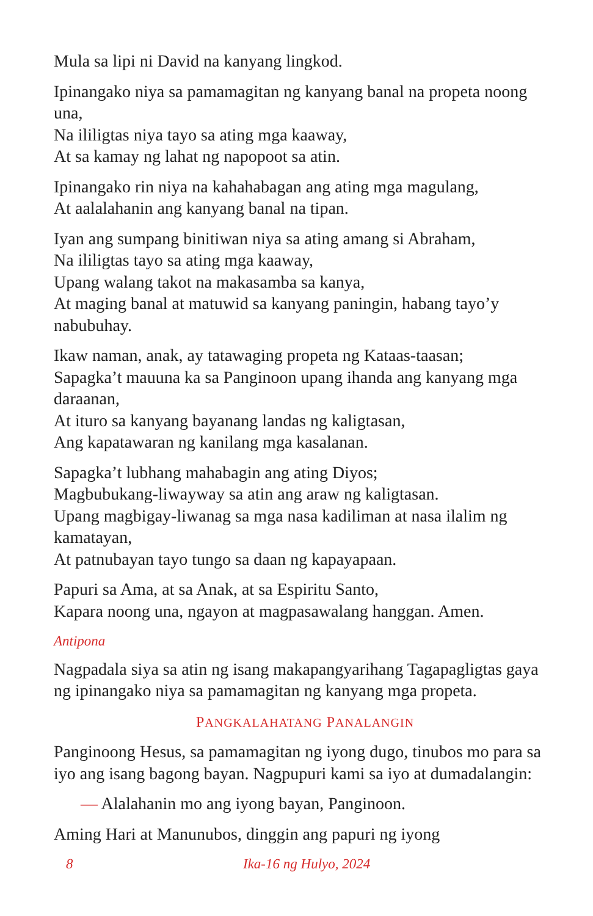Mula sa lipi ni David na kanyang lingkod.
Ipinangako niya sa pamamagitan ng kanyang banal na propeta noong una,
Na ililigtas niya tayo sa ating mga kaaway,
At sa kamay ng lahat ng napopoot sa atin.
Ipinangako rin niya na kahahabagan ang ating mga magulang,
At aalalahanin ang kanyang banal na tipan.
Iyan ang sumpang binitiwan niya sa ating amang si Abraham,
Na ililigtas tayo sa ating mga kaaway,
Upang walang takot na makasamba sa kanya,
At maging banal at matuwid sa kanyang paningin, habang tayo’y nabubuhay.
Ikaw naman, anak, ay tatawaging propeta ng Kataas-taasan;
Sapagka’t mauuna ka sa Panginoon upang ihanda ang kanyang mga daraanan,
At ituro sa kanyang bayanang landas ng kaligtasan,
Ang kapatawaran ng kanilang mga kasalanan.
Sapagka’t lubhang mahabagin ang ating Diyos;
Magbubukang-liwayway sa atin ang araw ng kaligtasan.
Upang magbigay-liwanag sa mga nasa kadiliman at nasa ilalim ng kamatayan,
At patnubayan tayo tungo sa daan ng kapayapaan.
Papuri sa Ama, at sa Anak, at sa Espiritu Santo,
Kapara noong una, ngayon at magpasawalang hanggan. Amen.
Antipona
Nagpadala siya sa atin ng isang makapangyarihang Tagapagligtas gaya ng ipinangako niya sa pamamagitan ng kanyang mga propeta.
PANGKALAHATANG PANALANGIN
Panginoong Hesus, sa pamamagitan ng iyong dugo, tinubos mo para sa iyo ang isang bagong bayan. Nagpupuri kami sa iyo at dumadalangin:
— Alalahanin mo ang iyong bayan, Panginoon.
Aming Hari at Manunubos, dinggin ang papuri ng iyong
8 Ika-16 ng Hulyo, 2024